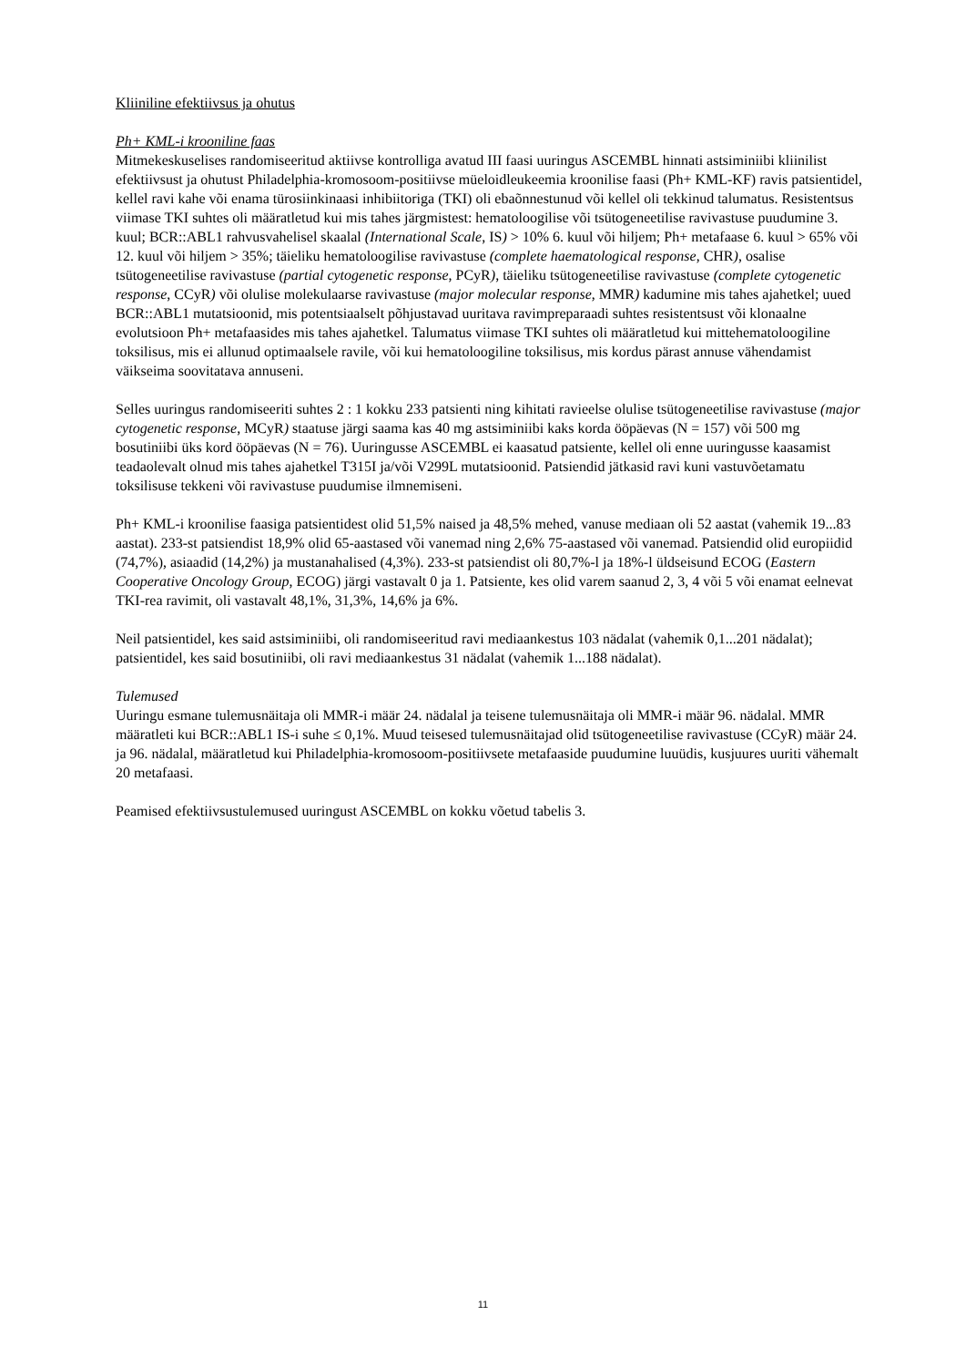Kliiniline efektiivsus ja ohutus
Ph+ KML-i krooniline faas
Mitmekeskuselises randomiseeritud aktiivse kontrolliga avatud III faasi uuringus ASCEMBL hinnati astsiminiibi kliinilist efektiivsust ja ohutust Philadelphia-kromosoom-positiivse müeloidleukeemia kroonilise faasi (Ph+ KML-KF) ravis patsientidel, kellel ravi kahe või enama türosiinkinaasi inhibiitoriga (TKI) oli ebaõnnestunud või kellel oli tekkinud talumatus. Resistentsus viimase TKI suhtes oli määratletud kui mis tahes järgmistest: hematoloogilise või tsütogeneetilise ravivastuse puudumine 3. kuul; BCR::ABL1 rahvusvahelisel skaalal (International Scale, IS) > 10% 6. kuul või hiljem; Ph+ metafaase 6. kuul > 65% või 12. kuul või hiljem > 35%; täieliku hematoloogilise ravivastuse (complete haematological response, CHR), osalise tsütogeneetilise ravivastuse (partial cytogenetic response, PCyR), täieliku tsütogeneetilise ravivastuse (complete cytogenetic response, CCyR) või olulise molekulaarse ravivastuse (major molecular response, MMR) kadumine mis tahes ajahetkel; uued BCR::ABL1 mutatsioonid, mis potentsiaalselt põhjustavad uuritava ravimpreparaadi suhtes resistentsust või klonaalne evolutsioon Ph+ metafaasides mis tahes ajahetkel. Talumatus viimase TKI suhtes oli määratletud kui mittehematoloogiline toksilisus, mis ei allunud optimaalsele ravile, või kui hematoloogiline toksilisus, mis kordus pärast annuse vähendamist väikseima soovitatava annuseni.
Selles uuringus randomiseeriti suhtes 2 : 1 kokku 233 patsienti ning kihitati ravieelse olulise tsütogeneetilise ravivastuse (major cytogenetic response, MCyR) staatuse järgi saama kas 40 mg astsiminiibi kaks korda ööpäevas (N = 157) või 500 mg bosutiniibi üks kord ööpäevas (N = 76). Uuringusse ASCEMBL ei kaasatud patsiente, kellel oli enne uuringusse kaasamist teadaolevalt olnud mis tahes ajahetkel T315I ja/või V299L mutatsioonid. Patsiendid jätkasid ravi kuni vastuvõetamatu toksilisuse tekkeni või ravivastuse puudumise ilmnemiseni.
Ph+ KML-i kroonilise faasiga patsientidest olid 51,5% naised ja 48,5% mehed, vanuse mediaan oli 52 aastat (vahemik 19...83 aastat). 233-st patsiendist 18,9% olid 65-aastased või vanemad ning 2,6% 75-aastased või vanemad. Patsiendid olid europiidid (74,7%), asiaadid (14,2%) ja mustanahalised (4,3%). 233-st patsiendist oli 80,7%-l ja 18%-l üldseisund ECOG (Eastern Cooperative Oncology Group, ECOG) järgi vastavalt 0 ja 1. Patsiente, kes olid varem saanud 2, 3, 4 või 5 või enamat eelnevat TKI-rea ravimit, oli vastavalt 48,1%, 31,3%, 14,6% ja 6%.
Neil patsientidel, kes said astsiminiibi, oli randomiseeritud ravi mediaankestus 103 nädalat (vahemik 0,1...201 nädalat); patsientidel, kes said bosutiniibi, oli ravi mediaankestus 31 nädalat (vahemik 1...188 nädalat).
Tulemused
Uuringu esmane tulemusnäitaja oli MMR-i määr 24. nädalal ja teisene tulemusnäitaja oli MMR-i määr 96. nädalal. MMR määratleti kui BCR::ABL1 IS-i suhe ≤ 0,1%. Muud teisesed tulemusnäitajad olid tsütogeneetilise ravivastuse (CCyR) määr 24. ja 96. nädalal, määratletud kui Philadelphia-kromosoom-positiivsete metafaaside puudumine luuüdis, kusjuures uuriti vähemalt 20 metafaasi.
Peamised efektiivsustulemused uuringust ASCEMBL on kokku võetud tabelis 3.
11